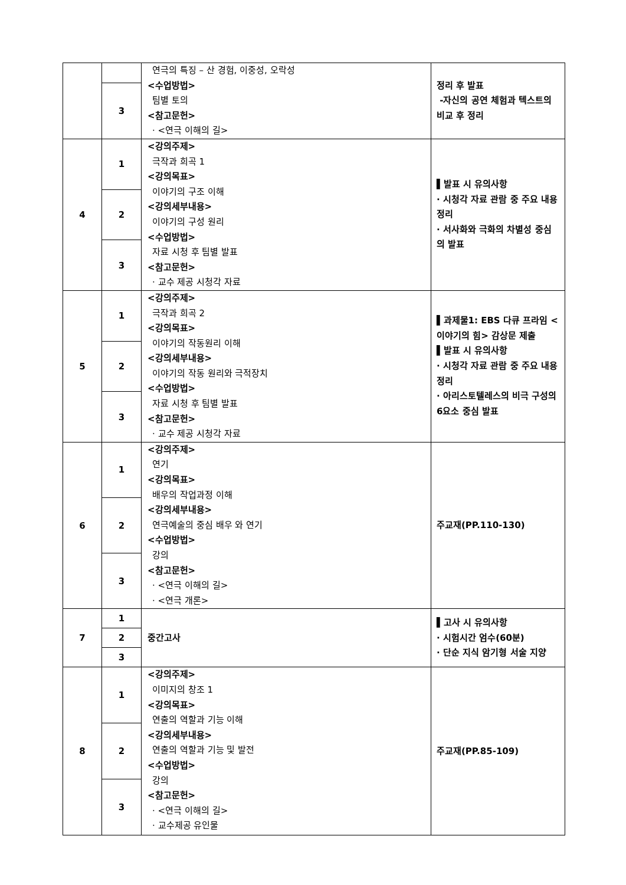| | | 연극의 특징 – 산 경험, 이중성, 오락성 <수업방법> 팀별 토의 <참고문헌> · <연극 이해의 길> | 정리 후 발표 -자신의 공연 체험과 텍스트의 비교 후 정리 |
| | 3 | | |
| 4 | 1 | <강의주제> 극작과 희곡 1 <강의목표> 이야기의 구조 이해 <강의세부내용> 이야기의 구성 원리 <수업방법> 자료 시청 후 팀별 발표 <참고문헌> · 교수 제공 시청각 자료 | ▌발표 시 유의사항 · 시청각 자료 관람 중 주요 내용 정리 · 서사화와 극화의 차별성 중심의 발표 |
| | 2 | | |
| | 3 | | |
| 5 | 1 | <강의주제> 극작과 희곡 2 <강의목표> 이야기의 작동원리 이해 <강의세부내용> 이야기의 작동 원리와 극적장치 <수업방법> 자료 시청 후 팀별 발표 <참고문헌> · 교수 제공 시청각 자료 | ▌과제물1: EBS 다큐 프라임 <이야기의 힘> 감상문 제출 ▌발표 시 유의사항 · 시청각 자료 관람 중 주요 내용 정리 · 아리스토텔레스의 비극 구성의 6요소 중심 발표 |
| | 2 | | |
| | 3 | | |
| 6 | 1 | <강의주제> 연기 <강의목표> 배우의 작업과정 이해 <강의세부내용> 연극예술의 중심 배우 와 연기 <수업방법> 강의 <참고문헌> · <연극 이해의 길> · <연극 개론> | 주교재(PP.110-130) |
| | 2 | | |
| | 3 | | |
| 7 | 1 | 중간고사 | ▌고사 시 유의사항 · 시험시간 엄수(60분) · 단순 지식 암기형 서술 지양 |
| | 2 | | |
| | 3 | | |
| 8 | 1 | <강의주제> 이미지의 창조 1 <강의목표> 연출의 역할과 기능 이해 <강의세부내용> 연출의 역할과 기능 및 발전 <수업방법> 강의 <참고문헌> · <연극 이해의 길> · 교수제공 유인물 | 주교재(PP.85-109) |
| | 2 | | |
| | 3 | | |